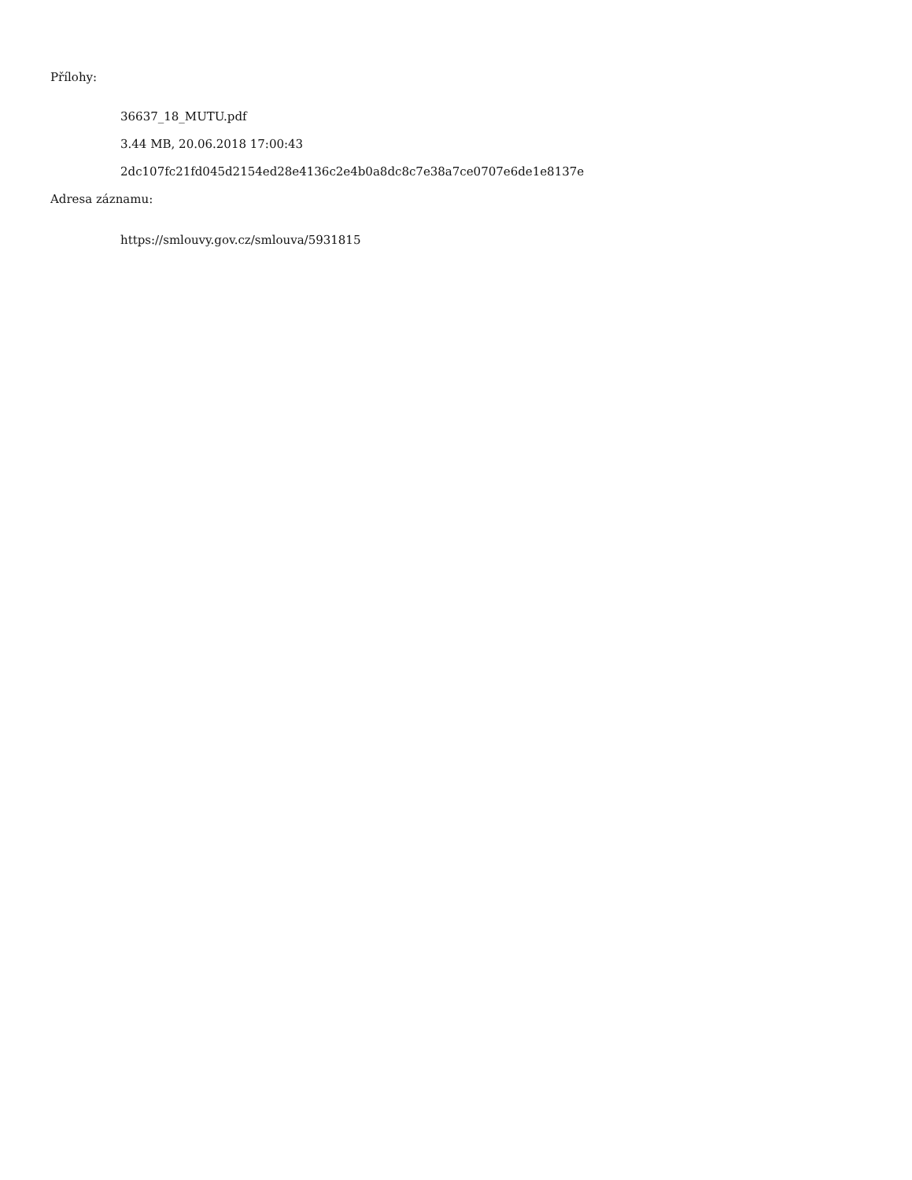Přílohy:
36637_18_MUTU.pdf
3.44 MB, 20.06.2018 17:00:43
2dc107fc21fd045d2154ed28e4136c2e4b0a8dc8c7e38a7ce0707e6de1e8137e
Adresa záznamu:
https://smlouvy.gov.cz/smlouva/5931815